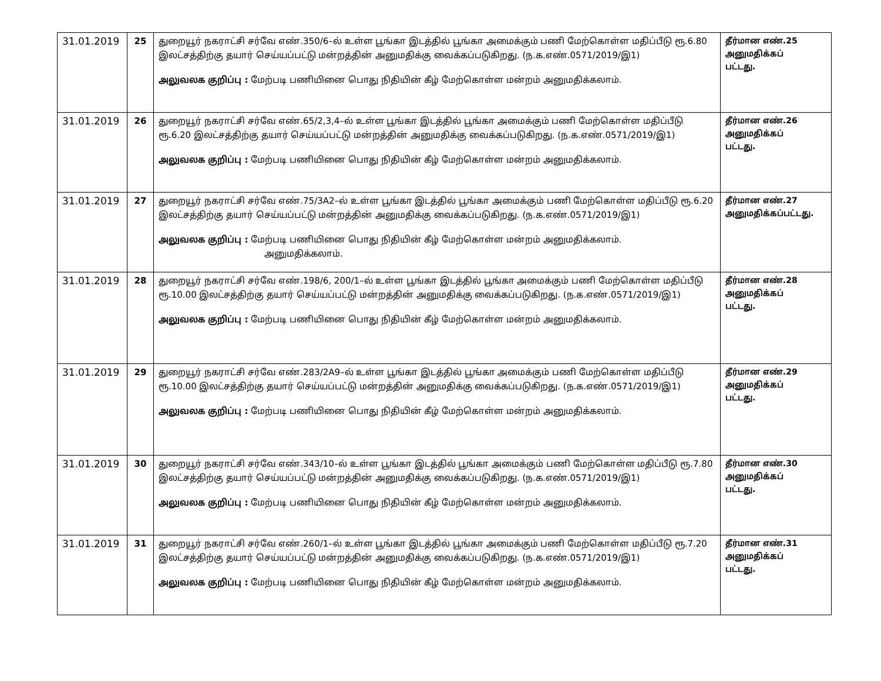| 31.01.2019 | 25 | துறையூர் நகராட்சி சர்வே எண்.350/6–ல் உள்ள பூங்கா இடத்தில் பூங்கா அமைக்கும் பணி மேற்கொள்ள மதிப்பீடு ரூ.6.80 இலட்சத்திற்கு தயார் செய்யப்பட்டு மன்றத்தின் அனுமதிக்கு வைக்கப்படுகிறது. (ந.க.எண்.0571/2019/இ1) அலுவலக குறிப்பு : மேற்படி பணியினை பொது நிதியின் கீழ் மேற்கொள்ள மன்றம் அனுமதிக்கலாம். | தீர்மான எண்.25 அனுமதிக்கப் பட்டது. |
| 31.01.2019 | 26 | துறையூர் நகராட்சி சர்வே எண்.65/2,3,4–ல் உள்ள பூங்கா இடத்தில் பூங்கா அமைக்கும் பணி மேற்கொள்ள மதிப்பீடு ரூ.6.20 இலட்சத்திற்கு தயார் செய்யப்பட்டு மன்றத்தின் அனுமதிக்கு வைக்கப்படுகிறது. (ந.க.எண்.0571/2019/இ1) அலுவலக குறிப்பு : மேற்படி பணியினை பொது நிதியின் கீழ் மேற்கொள்ள மன்றம் அனுமதிக்கலாம். | தீர்மான எண்.26 அனுமதிக்கப் பட்டது. |
| 31.01.2019 | 27 | துறையூர் நகராட்சி சர்வே எண்.75/3A2–ல் உள்ள பூங்கா இடத்தில் பூங்கா அமைக்கும் பணி மேற்கொள்ள மதிப்பீடு ரூ.6.20 இலட்சத்திற்கு தயார் செய்யப்பட்டு மன்றத்தின் அனுமதிக்கு வைக்கப்படுகிறது. (ந.க.எண்.0571/2019/இ1) அலுவலக குறிப்பு : மேற்படி பணியினை பொது நிதியின் கீழ் மேற்கொள்ள மன்றம் அனுமதிக்கலாம். அனுமதிக்கலாம். | தீர்மான எண்.27 அனுமதிக்கப்பட்டது. |
| 31.01.2019 | 28 | துறையூர் நகராட்சி சர்வே எண்.198/6, 200/1–ல் உள்ள பூங்கா இடத்தில் பூங்கா அமைக்கும் பணி மேற்கொள்ள மதிப்பீடு ரூ.10.00 இலட்சத்திற்கு தயார் செய்யப்பட்டு மன்றத்தின் அனுமதிக்கு வைக்கப்படுகிறது. (ந.க.எண்.0571/2019/இ1) அலுவலக குறிப்பு : மேற்படி பணியினை பொது நிதியின் கீழ் மேற்கொள்ள மன்றம் அனுமதிக்கலாம். | தீர்மான எண்.28 அனுமதிக்கப் பட்டது. |
| 31.01.2019 | 29 | துறையூர் நகராட்சி சர்வே எண்.283/2A9–ல் உள்ள பூங்கா இடத்தில் பூங்கா அமைக்கும் பணி மேற்கொள்ள மதிப்பீடு ரூ.10.00 இலட்சத்திற்கு தயார் செய்யப்பட்டு மன்றத்தின் அனுமதிக்கு வைக்கப்படுகிறது. (ந.க.எண்.0571/2019/இ1) அலுவலக குறிப்பு : மேற்படி பணியினை பொது நிதியின் கீழ் மேற்கொள்ள மன்றம் அனுமதிக்கலாம். | தீர்மான எண்.29 அனுமதிக்கப் பட்டது. |
| 31.01.2019 | 30 | துறையூர் நகராட்சி சர்வே எண்.343/10–ல் உள்ள பூங்கா இடத்தில் பூங்கா அமைக்கும் பணி மேற்கொள்ள மதிப்பீடு ரூ.7.80 இலட்சத்திற்கு தயார் செய்யப்பட்டு மன்றத்தின் அனுமதிக்கு வைக்கப்படுகிறது. (ந.க.எண்.0571/2019/இ1) அலுவலக குறிப்பு : மேற்படி பணியினை பொது நிதியின் கீழ் மேற்கொள்ள மன்றம் அனுமதிக்கலாம். | தீர்மான எண்.30 அனுமதிக்கப் பட்டது. |
| 31.01.2019 | 31 | துறையூர் நகராட்சி சர்வே எண்.260/1–ல் உள்ள பூங்கா இடத்தில் பூங்கா அமைக்கும் பணி மேற்கொள்ள மதிப்பீடு ரூ.7.20 இலட்சத்திற்கு தயார் செய்யப்பட்டு மன்றத்தின் அனுமதிக்கு வைக்கப்படுகிறது. (ந.க.எண்.0571/2019/இ1) அலுவலக குறிப்பு : மேற்படி பணியினை பொது நிதியின் கீழ் மேற்கொள்ள மன்றம் அனுமதிக்கலாம். | தீர்மான எண்.31 அனுமதிக்கப் பட்டது. |